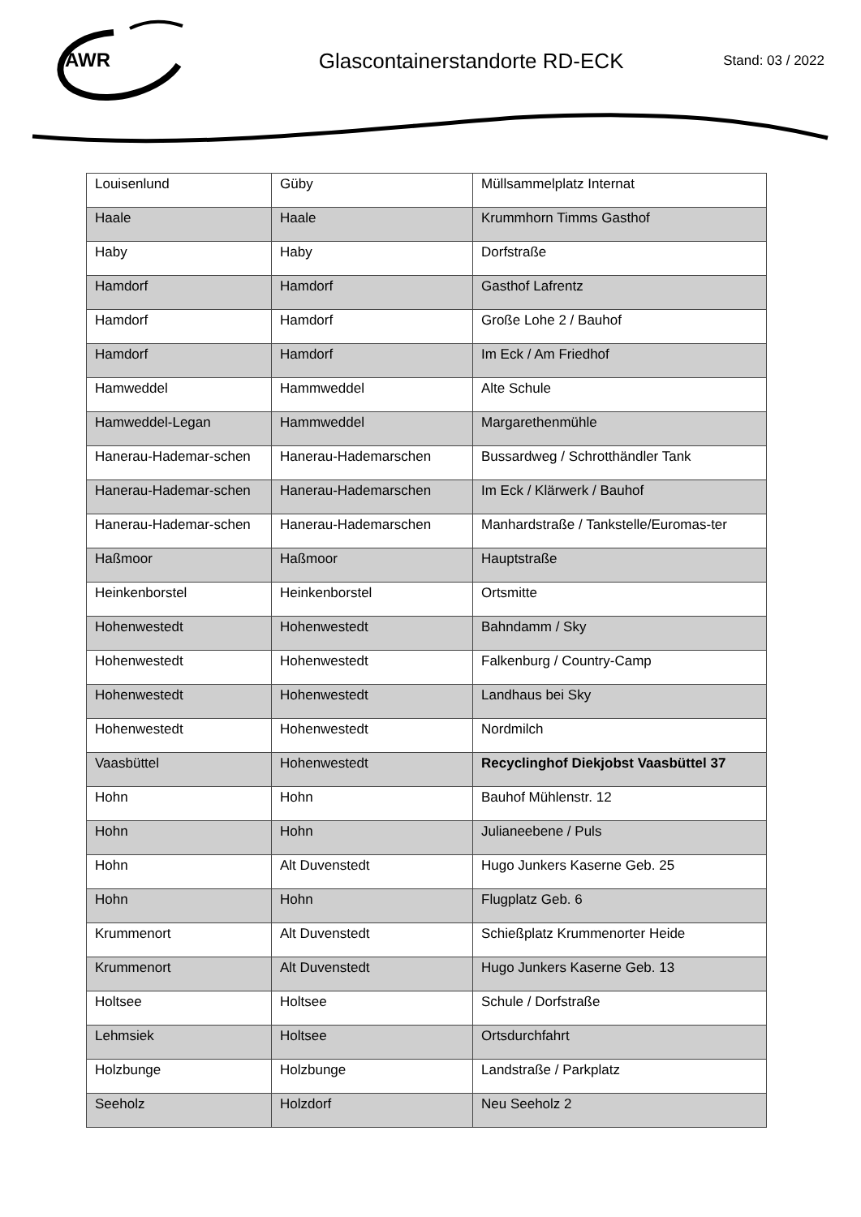AWR
Glascontainerstandorte RD-ECK
Stand: 03 / 2022
| Louisenlund | Güby | Müllsammelplatz Internat |
| Haale | Haale | Krummhorn Timms Gasthof |
| Haby | Haby | Dorfstraße |
| Hamdorf | Hamdorf | Gasthof Lafrentz |
| Hamdorf | Hamdorf | Große Lohe 2 / Bauhof |
| Hamdorf | Hamdorf | Im Eck / Am Friedhof |
| Hamweddel | Hammweddel | Alte Schule |
| Hamweddel-Legan | Hammweddel | Margarethenmühle |
| Hanerau-Hademar-schen | Hanerau-Hademarschen | Bussardweg / Schrotthändler Tank |
| Hanerau-Hademar-schen | Hanerau-Hademarschen | Im Eck / Klärwerk / Bauhof |
| Hanerau-Hademar-schen | Hanerau-Hademarschen | Manhardstraße / Tankstelle/Euromas-ter |
| Haßmoor | Haßmoor | Hauptstraße |
| Heinkenborstel | Heinkenborstel | Ortsmitte |
| Hohenwestedt | Hohenwestedt | Bahndamm / Sky |
| Hohenwestedt | Hohenwestedt | Falkenburg / Country-Camp |
| Hohenwestedt | Hohenwestedt | Landhaus bei Sky |
| Hohenwestedt | Hohenwestedt | Nordmilch |
| Vaasbüttel | Hohenwestedt | Recyclinghof Diekjobst Vaasbüttel 37 |
| Hohn | Hohn | Bauhof Mühlenstr. 12 |
| Hohn | Hohn | Julianeebene / Puls |
| Hohn | Alt Duvenstedt | Hugo Junkers Kaserne Geb. 25 |
| Hohn | Hohn | Flugplatz Geb. 6 |
| Krummenort | Alt Duvenstedt | Schießplatz Krummenorter Heide |
| Krummenort | Alt Duvenstedt | Hugo Junkers Kaserne Geb. 13 |
| Holtsee | Holtsee | Schule / Dorfstraße |
| Lehmsiek | Holtsee | Ortsdurchfahrt |
| Holzbunge | Holzbunge | Landstraße / Parkplatz |
| Seeholz | Holzdorf | Neu Seeholz 2 |